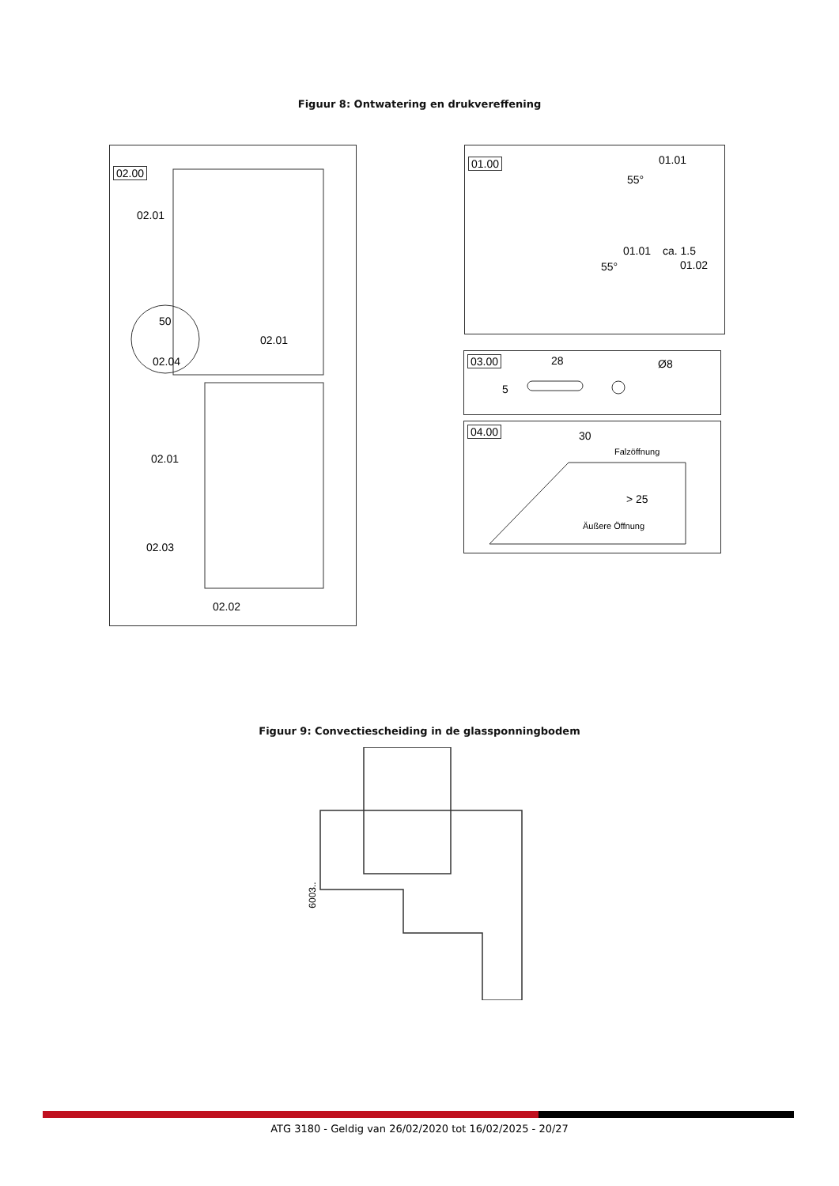Figuur 8: Ontwatering en drukvereffening
02.00
02.01
50
02.04
02.01
02.01
02.03
02.02
01.00
01.01
55°
01.01
55°
ca. 1.5
01.02
03.00 28
5
Ø8
04.00
30
Falzöffnung
> 25
Äußere Öffnung
Figuur 9: Convectiescheiding in de glassponningbodem
6003..
ATG 3180 - Geldig van 26/02/2020 tot 16/02/2025 - 20/27